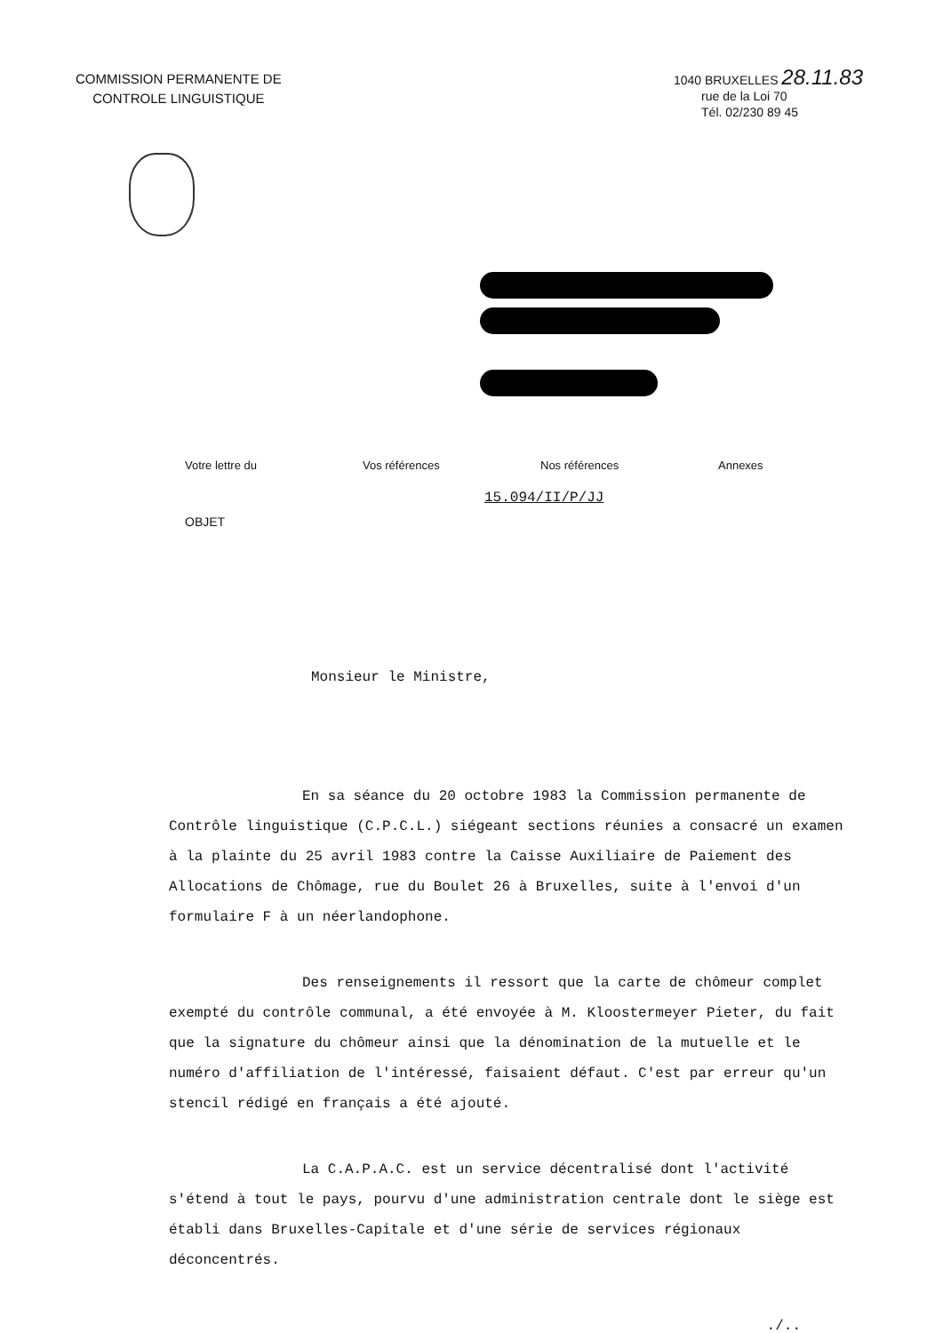COMMISSION PERMANENTE DE
CONTROLE LINGUISTIQUE
1040 BRUXELLES 28.11.83
rue de la Loi 70
Tél. 02/230 89 45
Votre lettre du Vos références Nos références Annexes
15.094/II/P/JJ
OBJET
Monsieur le Ministre,
En sa séance du 20 octobre 1983 la Commission permanente de Contrôle linguistique (C.P.C.L.) siégeant sections réunies a consacré un examen à la plainte du 25 avril 1983 contre la Caisse Auxiliaire de Paiement des Allocations de Chômage, rue du Boulet 26 à Bruxelles, suite à l'envoi d'un formulaire F à un néerlandophone.
Des renseignements il ressort que la carte de chômeur complet exempté du contrôle communal, a été envoyée à M. Kloostermeyer Pieter, du fait que la signature du chômeur ainsi que la dénomination de la mutuelle et le numéro d'affiliation de l'intéressé, faisaient défaut. C'est par erreur qu'un stencil rédigé en français a été ajouté.
La C.A.P.A.C. est un service décentralisé dont l'activité s'étend à tout le pays, pourvu d'une administration centrale dont le siège est établi dans Bruxelles-Capitale et d'une série de services régionaux déconcentrés.
./..